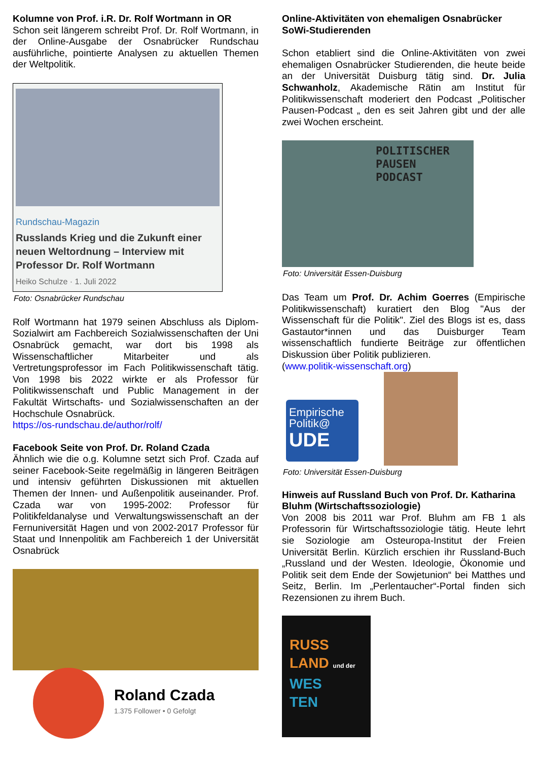Kolumne von Prof. i.R. Dr. Rolf Wortmann in OR
Schon seit längerem schreibt Prof. Dr. Rolf Wortmann, in der Online-Ausgabe der Osnabrücker Rundschau ausführliche, pointierte Analysen zu aktuellen Themen der Weltpolitik.
Rundschau-Magazin
Russlands Krieg und die Zukunft einer neuen Weltordnung – Interview mit Professor Dr. Rolf Wortmann
Heiko Schulze · 1. Juli 2022
Foto: Osnabrücker Rundschau
Rolf Wortmann hat 1979 seinen Abschluss als Diplom-Sozialwirt am Fachbereich Sozialwissenschaften der Uni Osnabrück gemacht, war dort bis 1998 als Wissenschaftlicher Mitarbeiter und als Vertretungsprofessor im Fach Politikwissenschaft tätig. Von 1998 bis 2022 wirkte er als Professor für Politikwissenschaft und Public Management in der Fakultät Wirtschafts- und Sozialwissenschaften an der Hochschule Osnabrück.
https://os-rundschau.de/author/rolf/
Facebook Seite von Prof. Dr. Roland Czada
Ähnlich wie die o.g. Kolumne setzt sich Prof. Czada auf seiner Facebook-Seite regelmäßig in längeren Beiträgen und intensiv geführten Diskussionen mit aktuellen Themen der Innen- und Außenpolitik auseinander. Prof. Czada war von 1995-2002: Professor für Politikfeldanalyse und Verwaltungswissenschaft an der Fernuniversität Hagen und von 2002-2017 Professor für Staat und Innenpolitik am Fachbereich 1 der Universität Osnabrück
Roland Czada
1.375 Follower • 0 Gefolgt
Online-Aktivitäten von ehemaligen Osnabrücker SoWi-Studierenden
Schon etabliert sind die Online-Aktivitäten von zwei ehemaligen Osnabrücker Studierenden, die heute beide an der Universität Duisburg tätig sind. Dr. Julia Schwanholz, Akademische Rätin am Institut für Politikwissenschaft moderiert den Podcast „Politischer Pausen-Podcast „ den es seit Jahren gibt und der alle zwei Wochen erscheint.
POLITISCHER
PAUSEN
PODCAST
Foto: Universität Essen-Duisburg
Das Team um Prof. Dr. Achim Goerres (Empirische Politikwissenschaft) kuratiert den Blog "Aus der Wissenschaft für die Politik". Ziel des Blogs ist es, dass Gastautor*innen und das Duisburger Team wissenschaftlich fundierte Beiträge zur öffentlichen Diskussion über Politik publizieren.
(www.politik-wissenschaft.org)
Empirische
Politik@
UDE
Foto: Universität Essen-Duisburg
Hinweis auf Russland Buch von Prof. Dr. Katharina Bluhm (Wirtschaftssoziologie)
Von 2008 bis 2011 war Prof. Bluhm am FB 1 als Professorin für Wirtschaftssoziologie tätig. Heute lehrt sie Soziologie am Osteuropa-Institut der Freien Universität Berlin. Kürzlich erschien ihr Russland-Buch „Russland und der Westen. Ideologie, Ökonomie und Politik seit dem Ende der Sowjetunion“ bei Matthes und Seitz, Berlin. Im „Perlentaucher“-Portal finden sich Rezensionen zu ihrem Buch.
RUSS
LAND und der
WES
TEN